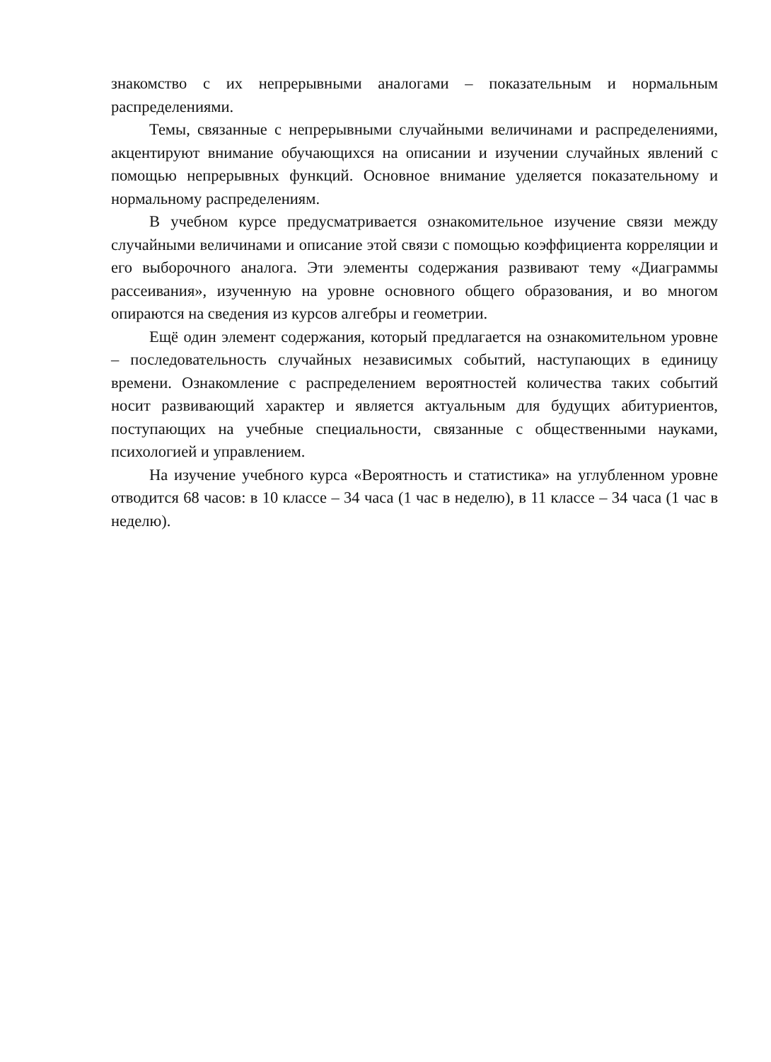знакомство с их непрерывными аналогами – показательным и нормальным распределениями.
Темы, связанные с непрерывными случайными величинами и распределениями, акцентируют внимание обучающихся на описании и изучении случайных явлений с помощью непрерывных функций. Основное внимание уделяется показательному и нормальному распределениям.
В учебном курсе предусматривается ознакомительное изучение связи между случайными величинами и описание этой связи с помощью коэффициента корреляции и его выборочного аналога. Эти элементы содержания развивают тему «Диаграммы рассеивания», изученную на уровне основного общего образования, и во многом опираются на сведения из курсов алгебры и геометрии.
Ещё один элемент содержания, который предлагается на ознакомительном уровне – последовательность случайных независимых событий, наступающих в единицу времени. Ознакомление с распределением вероятностей количества таких событий носит развивающий характер и является актуальным для будущих абитуриентов, поступающих на учебные специальности, связанные с общественными науками, психологией и управлением.
На изучение учебного курса «Вероятность и статистика» на углубленном уровне отводится 68 часов: в 10 классе – 34 часа (1 час в неделю), в 11 классе – 34 часа (1 час в неделю).